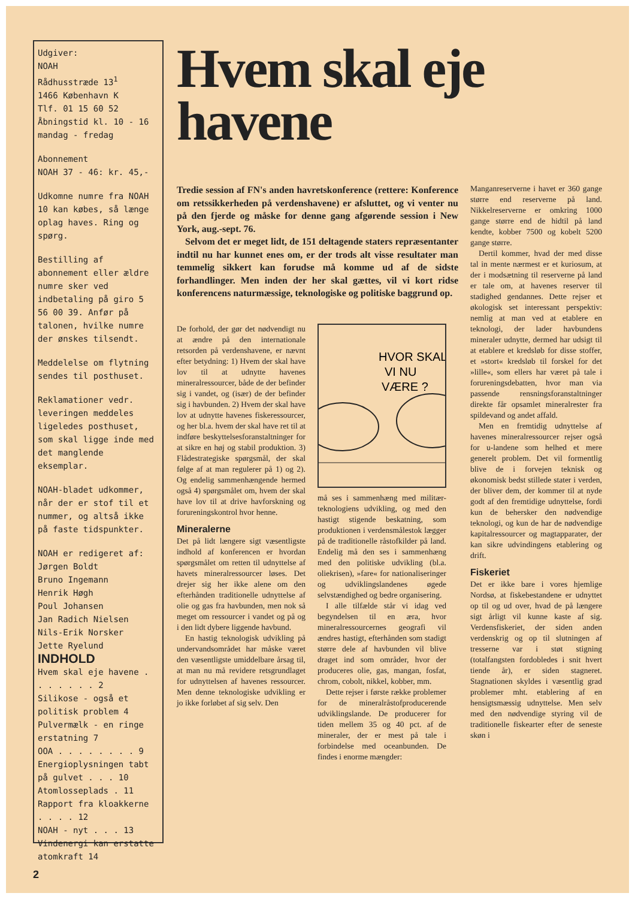Udgiver:
NOAH
Rådhusstræde 13<sup>1</sup>
1466 København K
Tlf. 01 15 60 52
Åbningstid kl. 10 - 16
mandag - fredag
Abonnement
NOAH 37 - 46: kr. 45,-
Udkomne numre fra NOAH 10 kan købes, så længe oplag haves. Ring og spørg.
Bestilling af abonnement eller ældre numre sker ved indbetaling på giro 5 56 00 39. Anfør på talonen, hvilke numre der ønskes tilsendt.
Meddelelse om flytning sendes til posthuset.
Reklamationer vedr. leveringen meddeles ligeledes posthuset, som skal ligge inde med det manglende eksemplar.
NOAH-bladet udkommer, når der er stof til et nummer, og altså ikke på faste tidspunkter.
NOAH er redigeret af:
Jørgen Boldt
Bruno Ingemann
Henrik Høgh
Poul Johansen
Jan Radich Nielsen
Nils-Erik Norsker
Jette Ryelund
INDHOLD
Hvem skal eje havene . . . . . . . 2
Silikose - også et politisk problem 4
Pulvermælk - en ringe erstatning 7
OOA . . . . . . . . 9
Energioplysningen tabt på gulvet . . . 10
Atomlosseplads . 11
Rapport fra kloakkerne . . . . 12
NOAH - nyt . . . 13
Vindenergi kan erstatte atomkraft 14
Hvem skal eje havene
Tredie session af FN's anden havretskonference (rettere: Konference om retssikkerheden på verdenshavene) er afsluttet, og vi venter nu på den fjerde og måske for denne gang afgørende session i New York, aug.-sept. 76.
Selvom det er meget lidt, de 151 deltagende staters repræsentanter indtil nu har kunnet enes om, er der trods alt visse resultater man temmelig sikkert kan forudse må komme ud af de sidste forhandlinger. Men inden der her skal gættes, vil vi kort ridse konferencens naturmæssige, teknologiske og politiske baggrund op.
De forhold, der gør det nødvendigt nu at ændre på den internationale retsorden på verdenshavene, er nævnt efter betydning: 1) Hvem der skal have lov til at udnytte havenes mineralressourcer, både de der befinder sig i vandet, og (især) de der befinder sig i havbunden. 2) Hvem der skal have lov at udnytte havenes fiskeressourcer, og her bl.a. hvem der skal have ret til at indføre beskyttelsesforanstaltninger for at sikre en høj og stabil produktion. 3) Flådestrategiske spørgsmål, der skal følge af at man regulerer på 1) og 2). Og endelig sammenhængende hermed også 4) spørgsmålet om, hvem der skal have lov til at drive havforskning og forureningskontrol hvor henne.
Mineralerne
Det på lidt længere sigt væsentligste indhold af konferencen er hvordan spørgsmålet om retten til udnyttelse af havets mineralressourcer løses. Det drejer sig her ikke alene om den efterhånden traditionelle udnyttelse af olie og gas fra havbunden, men nok så meget om ressourcer i vandet og på og i den lidt dybere liggende havbund.
En hastig teknologisk udvikling på undervandsområdet har måske været den væsentligste umiddelbare årsag til, at man nu må revidere retsgrundlaget for udnyttelsen af havenes ressourcer. Men denne teknologiske udvikling er jo ikke forløbet af sig selv. Den
HVOR SKAL
VI NU
VÆRE ?
må ses i sammenhæng med militær-teknologiens udvikling, og med den hastigt stigende beskatning, som produktionen i verdensmålestok lægger på de traditionelle råstofkilder på land. Endelig må den ses i sammenhæng med den politiske udvikling (bl.a. oliekrisen), »fare« for nationaliseringer og udviklingslandenes øgede selvstændighed og bedre organisering.
I alle tilfælde står vi idag ved begyndelsen til en æra, hvor mineralressourcernes geografi vil ændres hastigt, efterhånden som stadigt større dele af havbunden vil blive draget ind som områder, hvor der produceres olie, gas, mangan, fosfat, chrom, cobolt, nikkel, kobber, mm.
Dette rejser i første række problemer for de mineralråstofproducerende udviklingslande. De producerer for tiden mellem 35 og 40 pct. af de mineraler, der er mest på tale i forbindelse med oceanbunden. De findes i enorme mængder:
Manganreserverne i havet er 360 gange større end reserverne på land. Nikkelreserverne er omkring 1000 gange større end de hidtil på land kendte, kobber 7500 og kobelt 5200 gange større.
Dertil kommer, hvad der med disse tal in mente nærmest er et kuriosum, at der i modsætning til reserverne på land er tale om, at havenes reserver til stadighed gendannes. Dette rejser et økologisk set interessant perspektiv: nemlig at man ved at etablere en teknologi, der lader havbundens mineraler udnytte, dermed har udsigt til at etablere et kredsløb for disse stoffer, et »stort« kredsløb til forskel for det »lille«, som ellers har været på tale i forureningsdebatten, hvor man via passende rensningsforanstaltninger direkte får opsamlet mineralrester fra spildevand og andet affald.
Men en fremtidig udnyttelse af havenes mineralressourcer rejser også for u-landene som helhed et mere generelt problem. Det vil formentlig blive de i forvejen teknisk og økonomisk bedst stillede stater i verden, der bliver dem, der kommer til at nyde godt af den fremtidige udnyttelse, fordi kun de behersker den nødvendige teknologi, og kun de har de nødvendige kapitalressourcer og magtapparater, der kan sikre udvindingens etablering og drift.
Fiskeriet
Det er ikke bare i vores hjemlige Nordsø, at fiskebestandene er udnyttet op til og ud over, hvad de på længere sigt årligt vil kunne kaste af sig. Verdensfiskeriet, der siden anden verdenskrig og op til slutningen af tresserne var i støt stigning (totalfangsten fordobledes i snit hvert tiende år), er siden stagneret. Stagnationen skyldes i væsentlig grad problemer mht. etablering af en hensigtsmæssig udnyttelse. Men selv med den nødvendige styring vil de traditionelle fiskearter efter de seneste skøn i
2